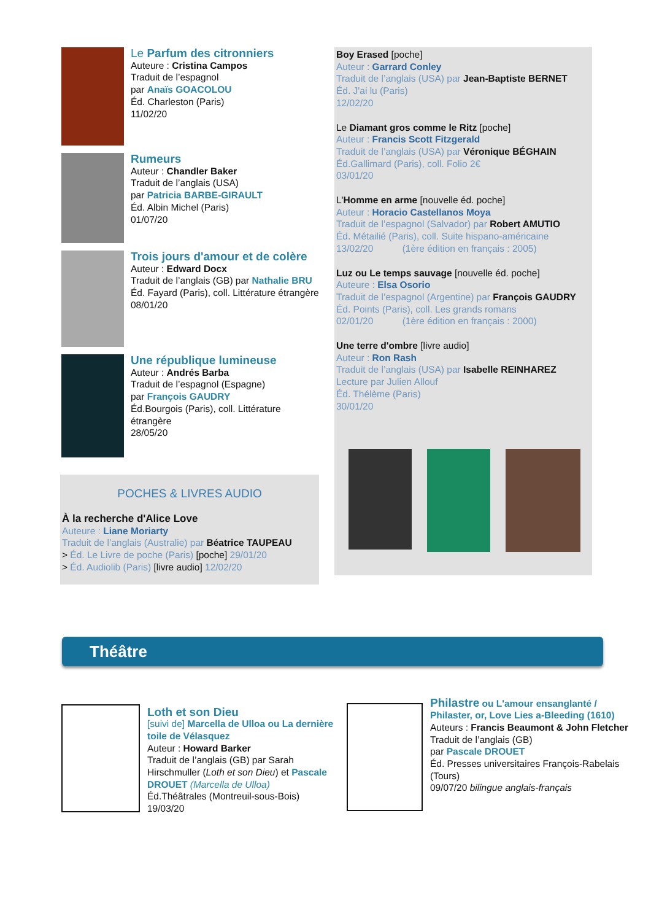Le Parfum des citronniers
Auteure : Cristina Campos
Traduit de l’espagnol
par Anaïs GOACOLOU
Éd. Charleston (Paris)
11/02/20
Rumeurs
Auteur : Chandler Baker
Traduit de l’anglais (USA)
par Patricia BARBE-GIRAULT
Éd. Albin Michel (Paris)
01/07/20
Trois jours d'amour et de colère
Auteur : Edward Docx
Traduit de l’anglais (GB) par Nathalie BRU
Éd. Fayard (Paris), coll. Littérature étrangère
08/01/20
Une république lumineuse
Auteur : Andrés Barba
Traduit de l’espagnol (Espagne)
par François GAUDRY
Éd.Bourgois (Paris), coll. Littérature étrangère
28/05/20
POCHES & LIVRES AUDIO
À la recherche d'Alice Love
Auteure : Liane Moriarty
Traduit de l’anglais (Australie) par Béatrice TAUPEAU
> Éd. Le Livre de poche (Paris) [poche] 29/01/20
> Éd. Audiolib (Paris) [livre audio] 12/02/20
Boy Erased [poche]
Auteur : Garrard Conley
Traduit de l’anglais (USA) par Jean-Baptiste BERNET
Éd. J'ai lu (Paris)
12/02/20
Le Diamant gros comme le Ritz [poche]
Auteur : Francis Scott Fitzgerald
Traduit de l’anglais (USA) par Véronique BÉGHAIN
Éd.Gallimard (Paris), coll. Folio 2€
03/01/20
L'Homme en arme [nouvelle éd. poche]
Auteur : Horacio Castellanos Moya
Traduit de l’espagnol (Salvador) par Robert AMUTIO
Éd. Métailié (Paris), coll. Suite hispano-américaine
13/02/20 (1ère édition en français : 2005)
Luz ou Le temps sauvage [nouvelle éd. poche]
Auteure : Elsa Osorio
Traduit de l’espagnol (Argentine) par François GAUDRY
Éd. Points (Paris), coll. Les grands romans
02/01/20 (1ère édition en français : 2000)
Une terre d'ombre [livre audio]
Auteur : Ron Rash
Traduit de l’anglais (USA) par Isabelle REINHAREZ
Lecture par Julien Allouf
Éd. Thélème (Paris)
30/01/20
Théâtre
Loth et son Dieu
[suivi de] Marcella de Ulloa ou La dernière toile de Vélasquez
Auteur : Howard Barker
Traduit de l’anglais (GB) par Sarah Hirschmuller (Loth et son Dieu) et Pascale DROUET (Marcella de Ulloa)
Éd.Théâtrales (Montreuil-sous-Bois)
19/03/20
Philastre ou L'amour ensanglanté / Philaster, or, Love Lies a-Bleeding (1610)
Auteurs : Francis Beaumont & John Fletcher
Traduit de l’anglais (GB)
par Pascale DROUET
Éd. Presses universitaires François-Rabelais (Tours)
09/07/20 bilingue anglais-français